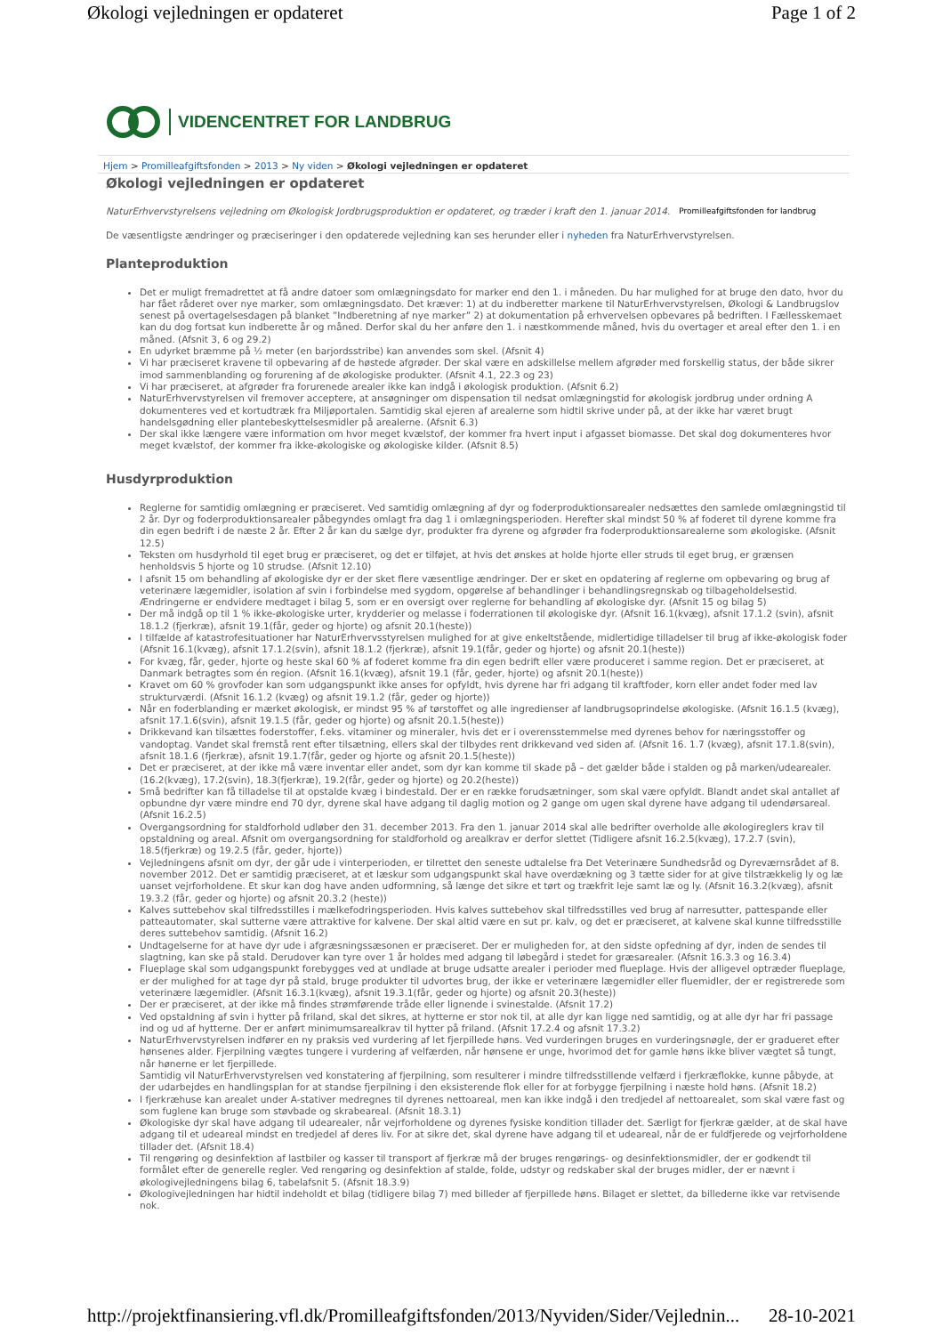Økologi vejledningen er opdateret Page 1 of 2
VIDENCENTRET FOR LANDBRUG
Hjem > Promilleafgiftsfonden > 2013 > Ny viden > Økologi vejledningen er opdateret
Økologi vejledningen er opdateret
NaturErhvervstyrelsens vejledning om Økologisk Jordbrugsproduktion er opdateret, og træder i kraft den 1. januar 2014. Promilleafgiftsfonden for landbrug
De væsentligste ændringer og præciseringer i den opdaterede vejledning kan ses herunder eller i nyheden fra NaturErhvervstyrelsen.
Planteproduktion
Det er muligt fremadrettet at få andre datoer som omlægningsdato for marker end den 1. i måneden. Du har mulighed for at bruge den dato, hvor du har fået råderet over nye marker, som omlægningsdato. Det kræver: 1) at du indberetter markene til NaturErhvervstyrelsen, Økologi & Landbrugslov senest på overtagelsesdagen på blanket ”Indberetning af nye marker” 2) at dokumentation på erhvervelsen opbevares på bedriften. I Fællesskemaet kan du dog fortsat kun indberette år og måned. Derfor skal du her anføre den 1. i næstkommende måned, hvis du overtager et areal efter den 1. i en måned. (Afsnit 3, 6 og 29.2)
En udyrket bræmme på ½ meter (en barjordsstribe) kan anvendes som skel. (Afsnit 4)
Vi har præciseret kravene til opbevaring af de høstede afgrøder. Der skal være en adskillelse mellem afgrøder med forskellig status, der både sikrer imod sammenblanding og forurening af de økologiske produkter. (Afsnit 4.1, 22.3 og 23)
Vi har præciseret, at afgrøder fra forurenede arealer ikke kan indgå i økologisk produktion. (Afsnit 6.2)
NaturErhvervstyrelsen vil fremover acceptere, at ansøgninger om dispensation til nedsat omlægningstid for økologisk jordbrug under ordning A dokumenteres ved et kortudtræk fra Miljøportalen. Samtidig skal ejeren af arealerne som hidtil skrive under på, at der ikke har været brugt handelsgødning eller plantebeskyttelsesmidler på arealerne. (Afsnit 6.3)
Der skal ikke længere være information om hvor meget kvælstof, der kommer fra hvert input i afgasset biomasse. Det skal dog dokumenteres hvor meget kvælstof, der kommer fra ikke-økologiske og økologiske kilder. (Afsnit 8.5)
Husdyrproduktion
Reglerne for samtidig omlægning er præciseret. Ved samtidig omlægning af dyr og foderproduktionsarealer nedsættes den samlede omlægningstid til 2 år. Dyr og foderproduktionsarealer påbegyndes omlagt fra dag 1 i omlægningsperioden. Herefter skal mindst 50 % af foderet til dyrene komme fra din egen bedrift i de næste 2 år. Efter 2 år kan du sælge dyr, produkter fra dyrene og afgrøder fra foderproduktionsarealerne som økologiske. (Afsnit 12.5)
Teksten om husdyrhold til eget brug er præciseret, og det er tilføjet, at hvis det ønskes at holde hjorte eller struds til eget brug, er grænsen henholdsvis 5 hjorte og 10 strudse. (Afsnit 12.10)
I afsnit 15 om behandling af økologiske dyr er der sket flere væsentlige ændringer. Der er sket en opdatering af reglerne om opbevaring og brug af veterinære lægemidler, isolation af svin i forbindelse med sygdom, opgørelse af behandlinger i behandlingsregnskab og tilbageholdelsestid. Ændringerne er endvidere medtaget i bilag 5, som er en oversigt over reglerne for behandling af økologiske dyr. (Afsnit 15 og bilag 5)
Der må indgå op til 1 % ikke-økologiske urter, krydderier og melasse i foderrationen til økologiske dyr. (Afsnit 16.1(kvæg), afsnit 17.1.2 (svin), afsnit 18.1.2 (fjerkræ), afsnit 19.1(får, geder og hjorte) og afsnit 20.1(heste))
I tilfælde af katastrofesituationer har NaturErhvervsstyrelsen mulighed for at give enkeltstående, midlertidige tilladelser til brug af ikke-økologisk foder (Afsnit 16.1(kvæg), afsnit 17.1.2(svin), afsnit 18.1.2 (fjerkræ), afsnit 19.1(får, geder og hjorte) og afsnit 20.1(heste))
For kvæg, får, geder, hjorte og heste skal 60 % af foderet komme fra din egen bedrift eller være produceret i samme region. Det er præciseret, at Danmark betragtes som én region. (Afsnit 16.1(kvæg), afsnit 19.1 (får, geder, hjorte) og afsnit 20.1(heste))
Kravet om 60 % grovfoder kan som udgangspunkt ikke anses for opfyldt, hvis dyrene har fri adgang til kraftfoder, korn eller andet foder med lav strukturværdi. (Afsnit 16.1.2 (kvæg) og afsnit 19.1.2 (får, geder og hjorte))
Når en foderblanding er mærket økologisk, er mindst 95 % af tørstoffet og alle ingredienser af landbrugsoprindelse økologiske. (Afsnit 16.1.5 (kvæg), afsnit 17.1.6(svin), afsnit 19.1.5 (får, geder og hjorte) og afsnit 20.1.5(heste))
Drikkevand kan tilsættes foderstoffer, f.eks. vitaminer og mineraler, hvis det er i overensstemmelse med dyrenes behov for næringsstoffer og vandoptag. Vandet skal fremstå rent efter tilsætning, ellers skal der tilbydes rent drikkevand ved siden af. (Afsnit 16. 1.7 (kvæg), afsnit 17.1.8(svin), afsnit 18.1.6 (fjerkræ), afsnit 19.1.7(får, geder og hjorte og afsnit 20.1.5(heste))
Det er præciseret, at der ikke må være inventar eller andet, som dyr kan komme til skade på – det gælder både i stalden og på marken/udearealer. (16.2(kvæg), 17.2(svin), 18.3(fjerkræ), 19.2(får, geder og hjorte) og 20.2(heste))
Små bedrifter kan få tilladelse til at opstalde kvæg i bindestald. Der er en række forudsætninger, som skal være opfyldt. Blandt andet skal antallet af opbundne dyr være mindre end 70 dyr, dyrene skal have adgang til daglig motion og 2 gange om ugen skal dyrene have adgang til udendørsareal. (Afsnit 16.2.5)
Overgangsordning for staldforhold udløber den 31. december 2013. Fra den 1. januar 2014 skal alle bedrifter overholde alle økologireglers krav til opstaldning og areal. Afsnit om overgangsordning for staldforhold og arealkrav er derfor slettet (Tidligere afsnit 16.2.5(kvæg), 17.2.7 (svin), 18.5(fjerkræ) og 19.2.5 (får, geder, hjorte))
Vejledningens afsnit om dyr, der går ude i vinterperioden, er tilrettet den seneste udtalelse fra Det Veterinære Sundhedsråd og Dyreværnsrådet af 8. november 2012. Det er samtidig præciseret, at et læskur som udgangspunkt skal have overdækning og 3 tætte sider for at give tilstrækkelig ly og læ uanset vejrforholdene. Et skur kan dog have anden udformning, så længe det sikre et tørt og trækfrit leje samt læ og ly. (Afsnit 16.3.2(kvæg), afsnit 19.3.2 (får, geder og hjorte) og afsnit 20.3.2 (heste))
Kalves suttebehov skal tilfredsstilles i mælkefodringsperioden. Hvis kalves suttebehov skal tilfredsstilles ved brug af narresutter, pattespande eller patteautomater, skal sutterne være attraktive for kalvene. Der skal altid være en sut pr. kalv, og det er præciseret, at kalvene skal kunne tilfredsstille deres suttebehov samtidig. (Afsnit 16.2)
Undtagelserne for at have dyr ude i afgræsningssæsonen er præciseret. Der er muligheden for, at den sidste opfedning af dyr, inden de sendes til slagtning, kan ske på stald. Derudover kan tyre over 1 år holdes med adgang til løbegård i stedet for græsarealer. (Afsnit 16.3.3 og 16.3.4)
Flueplage skal som udgangspunkt forebygges ved at undlade at bruge udsatte arealer i perioder med flueplage. Hvis der alligevel optræder flueplage, er der mulighed for at tage dyr på stald, bruge produkter til udvortes brug, der ikke er veterinære lægemidler eller fluemidler, der er registrerede som veterinære lægemidler. (Afsnit 16.3.1(kvæg), afsnit 19.3.1(får, geder og hjorte) og afsnit 20.3(heste))
Der er præciseret, at der ikke må findes strømførende tråde eller lignende i svinestalde. (Afsnit 17.2)
Ved opstaldning af svin i hytter på friland, skal det sikres, at hytterne er stor nok til, at alle dyr kan ligge ned samtidig, og at alle dyr har fri passage ind og ud af hytterne. Der er anført minimumsarealkrav til hytter på friland. (Afsnit 17.2.4 og afsnit 17.3.2)
NaturErhvervstyrelsen indfører en ny praksis ved vurdering af let fjerpillede høns. Ved vurderingen bruges en vurderingsnøgle, der er gradueret efter hønsenes alder. Fjerpilning vægtes tungere i vurdering af velfærden, når hønsene er unge, hvorimod det for gamle høns ikke bliver vægtet så tungt, når hønerne er let fjerpillede.
Samtidig vil NaturErhvervstyrelsen ved konstatering af fjerpilning, som resulterer i mindre tilfredsstillende velfærd i fjerkræflokke, kunne påbyde, at der udarbejdes en handlingsplan for at standse fjerpilning i den eksisterende flok eller for at forbygge fjerpilning i næste hold høns. (Afsnit 18.2)
I fjerkræhuse kan arealet under A-stativer medregnes til dyrenes nettoareal, men kan ikke indgå i den tredjedel af nettoarealet, som skal være fast og som fuglene kan bruge som støvbade og skrabeareal. (Afsnit 18.3.1)
Økologiske dyr skal have adgang til udearealer, når vejrforholdene og dyrenes fysiske kondition tillader det. Særligt for fjerkræ gælder, at de skal have adgang til et udeareal mindst en tredjedel af deres liv. For at sikre det, skal dyrene have adgang til et udeareal, når de er fuldfjerede og vejrforholdene tillader det. (Afsnit 18.4)
Til rengøring og desinfektion af lastbiler og kasser til transport af fjerkræ må der bruges rengørings- og desinfektionsmidler, der er godkendt til formålet efter de generelle regler. Ved rengøring og desinfektion af stalde, folde, udstyr og redskaber skal der bruges midler, der er nævnt i økologivejledningens bilag 6, tabelafsnit 5. (Afsnit 18.3.9)
Økologivejledningen har hidtil indeholdt et bilag (tidligere bilag 7) med billeder af fjerpillede høns. Bilaget er slettet, da billederne ikke var retvisende nok.
http://projektfinansiering.vfl.dk/Promilleafgiftsfonden/2013/Nyviden/Sider/Vejlednin... 28-10-2021